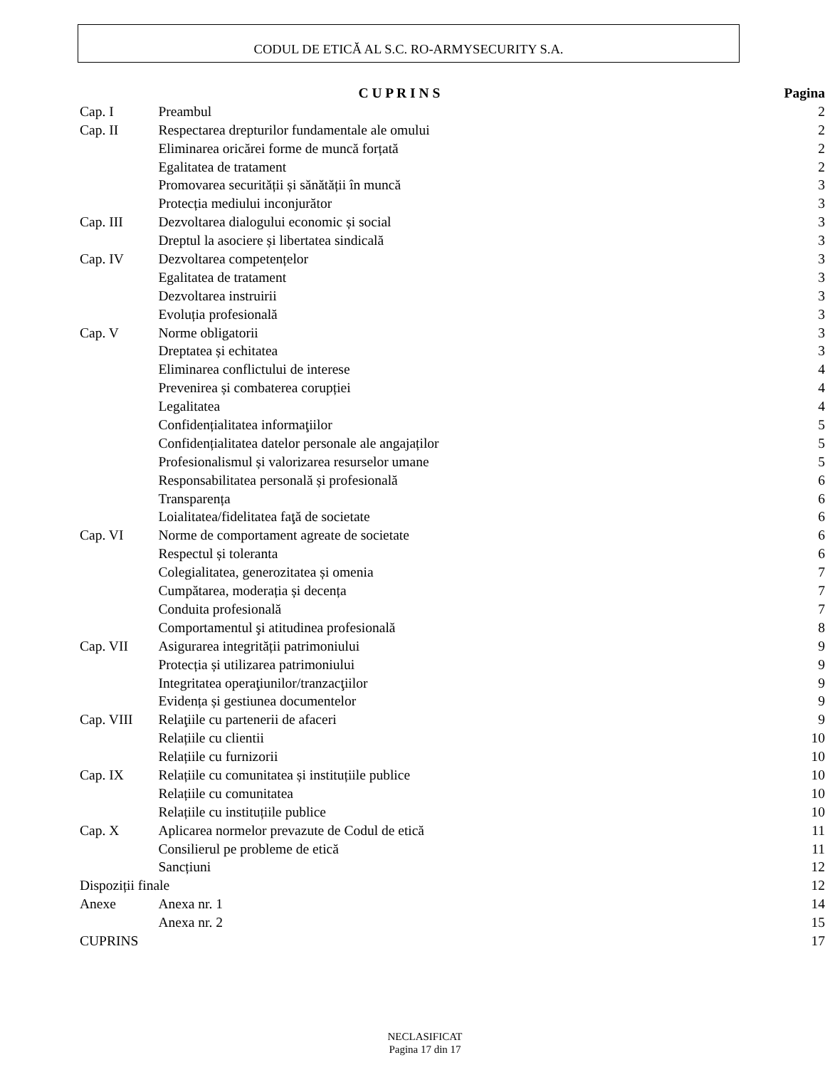CODUL DE ETICĂ AL S.C. RO-ARMYSECURITY S.A.
| | C U P R I N S | Pagina |
| --- | --- | --- |
| Cap. I | Preambul | 2 |
| Cap. II | Respectarea drepturilor fundamentale ale omului | 2 |
| | Eliminarea oricărei forme de muncă forțată | 2 |
| | Egalitatea de tratament | 2 |
| | Promovarea securității și sănătății în muncă | 3 |
| | Protecția mediului inconjurător | 3 |
| Cap. III | Dezvoltarea dialogului economic și social | 3 |
| | Dreptul la asociere și libertatea sindicală | 3 |
| Cap. IV | Dezvoltarea competențelor | 3 |
| | Egalitatea de tratament | 3 |
| | Dezvoltarea instruirii | 3 |
| | Evoluția profesională | 3 |
| Cap. V | Norme obligatorii | 3 |
| | Dreptatea și echitatea | 3 |
| | Eliminarea conflictului de interese | 4 |
| | Prevenirea și combaterea corupției | 4 |
| | Legalitatea | 4 |
| | Confidențialitatea informaţiilor | 5 |
| | Confidențialitatea datelor personale ale angajaților | 5 |
| | Profesionalismul și valorizarea resurselor umane | 5 |
| | Responsabilitatea personală și profesională | 6 |
| | Transparența | 6 |
| | Loialitatea/fidelitatea faţă de societate | 6 |
| Cap. VI | Norme de comportament agreate de societate | 6 |
| | Respectul și toleranta | 6 |
| | Colegialitatea, generozitatea și omenia | 7 |
| | Cumpătarea, moderația și decența | 7 |
| | Conduita profesională | 7 |
| | Comportamentul şi atitudinea profesională | 8 |
| Cap. VII | Asigurarea integrității patrimoniului | 9 |
| | Protecția și utilizarea patrimoniului | 9 |
| | Integritatea operaţiunilor/tranzacţiilor | 9 |
| | Evidența și gestiunea documentelor | 9 |
| Cap. VIII | Relaţiile cu partenerii de afaceri | 9 |
| | Relațiile cu clientii | 10 |
| | Relațiile cu furnizorii | 10 |
| Cap. IX | Relațiile cu comunitatea și instituțiile publice | 10 |
| | Relațiile cu comunitatea | 10 |
| | Relațiile cu instituțiile publice | 10 |
| Cap. X | Aplicarea normelor prevazute de Codul de etică | 11 |
| | Consilierul pe probleme de etică | 11 |
| | Sancțiuni | 12 |
| Dispoziții finale | | 12 |
| Anexe | Anexa nr. 1 | 14 |
| | Anexa nr. 2 | 15 |
| CUPRINS | | 17 |
NECLASIFICAT
Pagina 17 din 17